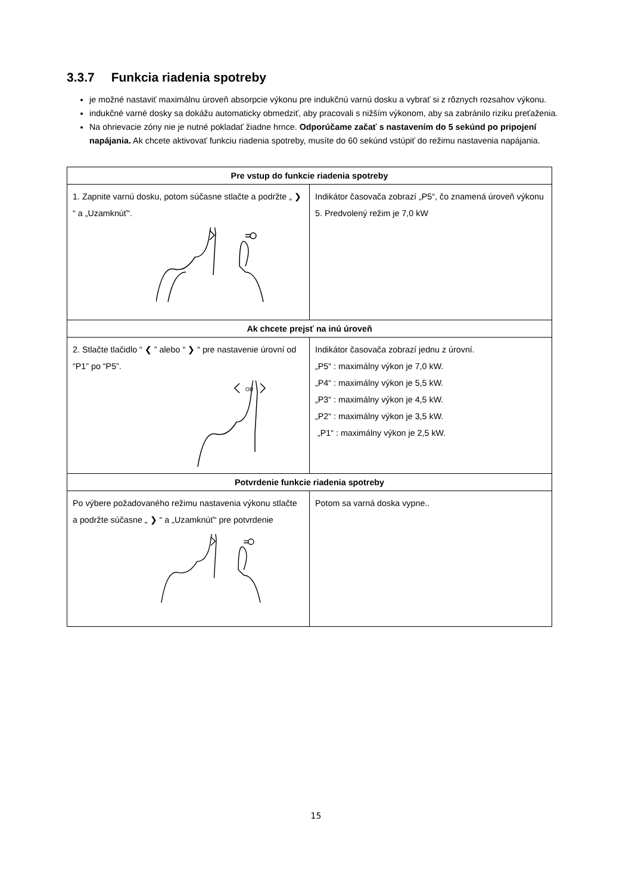3.3.7 Funkcia riadenia spotreby
je možné nastaviť maximálnu úroveň absorpcie výkonu pre indukčnú varnú dosku a vybrať si z rôznych rozsahov výkonu.
indukčné varné dosky sa dokážu automaticky obmedziť, aby pracovali s nižším výkonom, aby sa zabránilo riziku preťaženia.
Na ohrievacie zóny nie je nutné pokladať žiadne hrnce. Odporúčame začať s nastavením do 5 sekúnd po pripojení napájania. Ak chcete aktivovať funkciu riadenia spotreby, musíte do 60 sekúnd vstúpiť do režimu nastavenia napájania.
| Pre vstup do funkcie riadenia spotreby | |
| --- | --- |
| 1. Zapnite varnú dosku, potom súčasne stlačte a podržte „ ❯ “ a „Uzamknúť“. | Indikátor časovača zobrazí „P5“, čo znamená úroveň výkonu 5. Predvolený režim je 7,0 kW |
| Ak chcete prejsť na inú úroveň | |
| 2. Stlačte tlačidlo “ ❮ ” alebo “ ❯ “ pre nastavenie úrovní od “P1” po “P5”. OR | Indikátor časovača zobrazí jednu z úrovní. „P5“ : maximálny výkon je 7,0 kW. „P4“ : maximálny výkon je 5,5 kW. „P3“ : maximálny výkon je 4,5 kW. „P2“ : maximálny výkon je 3,5 kW. „P1“ : maximálny výkon je 2,5 kW. |
| Potvrdenie funkcie riadenia spotreby | |
| Po výbere požadovaného režimu nastavenia výkonu stlačte a podržte súčasne „ ❯ “ a „Uzamknúť“ pre potvrdenie | Potom sa varná doska vypne.. |
15